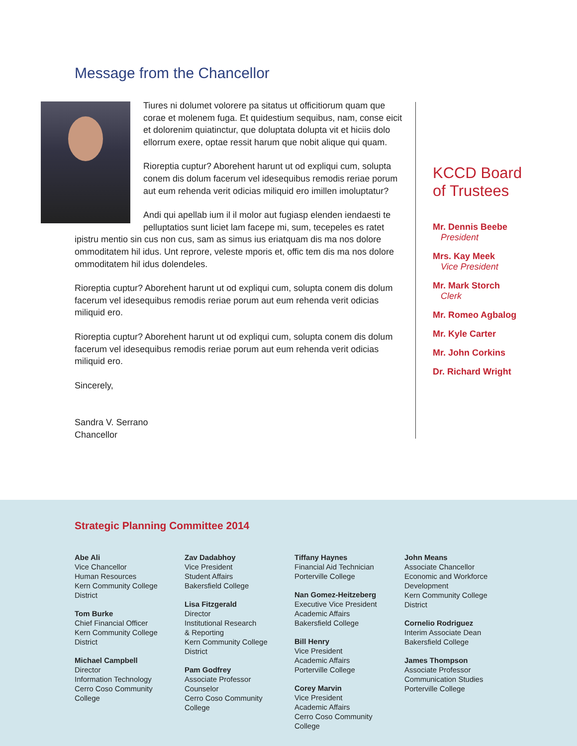Message from the Chancellor
Tiures ni dolumet volorere pa sitatus ut officitiorum quam que corae et molenem fuga. Et quidestium sequibus, nam, conse eicit et dolorenim quiatinctur, que doluptata dolupta vit et hiciis dolo ellorrum exere, optae ressit harum que nobit alique qui quam.
Rioreptia cuptur? Aborehent harunt ut od expliqui cum, solupta conem dis dolum facerum vel idesequibus remodis reriae porum aut eum rehenda verit odicias miliquid ero imillen imoluptatur?
Andi qui apellab ium il il molor aut fugiasp elenden iendaesti te pelluptatios sunt liciet lam facepe mi, sum, tecepeles es ratet ipistru mentio sin cus non cus, sam as simus ius eriatquam dis ma nos dolore ommoditatem hil idus. Unt reprore, veleste mporis et, offic tem dis ma nos dolore ommoditatem hil idus dolendeles.
Rioreptia cuptur? Aborehent harunt ut od expliqui cum, solupta conem dis dolum facerum vel idesequibus remodis reriae porum aut eum rehenda verit odicias miliquid ero.
Rioreptia cuptur? Aborehent harunt ut od expliqui cum, solupta conem dis dolum facerum vel idesequibus remodis reriae porum aut eum rehenda verit odicias miliquid ero.
Sincerely,
Sandra V. Serrano
Chancellor
KCCD Board
of Trustees
Mr. Dennis Beebe
President
Mrs. Kay Meek
Vice President
Mr. Mark Storch
Clerk
Mr. Romeo Agbalog
Mr. Kyle Carter
Mr. John Corkins
Dr. Richard Wright
Strategic Planning Committee 2014
Abe Ali
Vice Chancellor
Human Resources
Kern Community College
District
Tom Burke
Chief Financial Officer
Kern Community College
District
Michael Campbell
Director
Information Technology
Cerro Coso Community
College
Zav Dadabhoy
Vice President
Student Affairs
Bakersfield College
Lisa Fitzgerald
Director
Institutional Research
& Reporting
Kern Community College
District
Pam Godfrey
Associate Professor
Counselor
Cerro Coso Community
College
Tiffany Haynes
Financial Aid Technician
Porterville College
Nan Gomez-Heitzeberg
Executive Vice President
Academic Affairs
Bakersfield College
Bill Henry
Vice President
Academic Affairs
Porterville College
Corey Marvin
Vice President
Academic Affairs
Cerro Coso Community
College
John Means
Associate Chancellor
Economic and Workforce
Development
Kern Community College
District
Cornelio Rodriguez
Interim Associate Dean
Bakersfield College
James Thompson
Associate Professor
Communication Studies
Porterville College